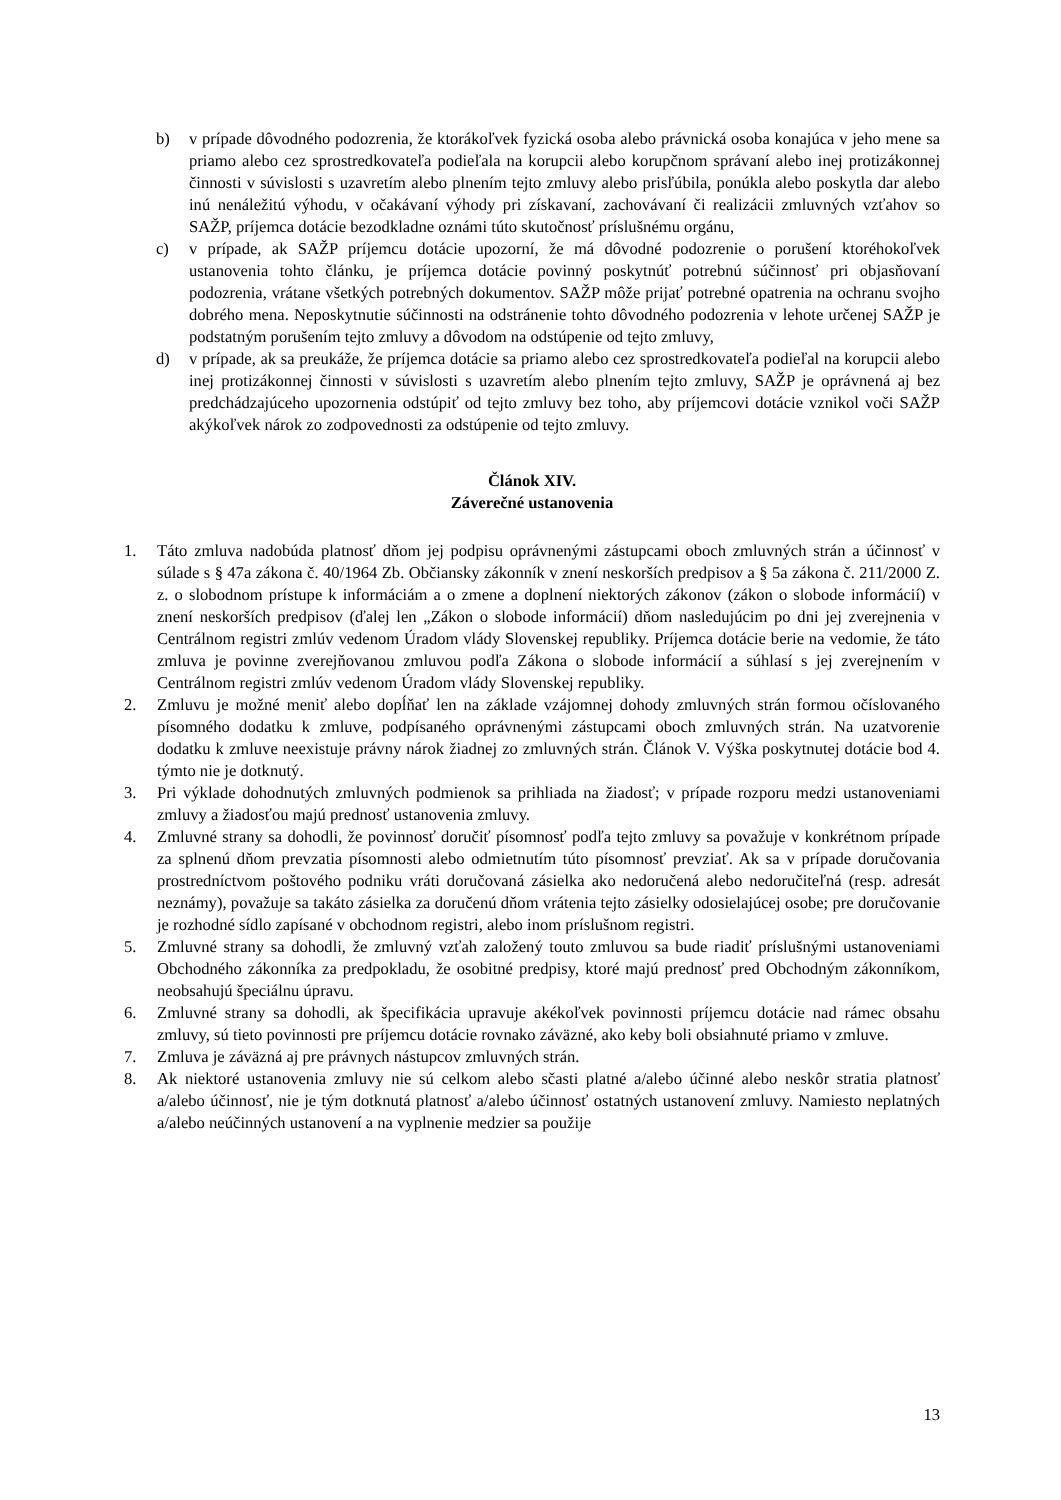b) v prípade dôvodného podozrenia, že ktorákoľvek fyzická osoba alebo právnická osoba konajúca v jeho mene sa priamo alebo cez sprostredkovateľa podieľala na korupcii alebo korupčnom správaní alebo inej protizákonnej činnosti v súvislosti s uzavretím alebo plnením tejto zmluvy alebo prisľúbila, ponúkla alebo poskytla dar alebo inú nenáležitú výhodu, v očakávaní výhody pri získavaní, zachovávaní či realizácii zmluvných vzťahov so SAŽP, príjemca dotácie bezodkladne oznámi túto skutočnosť príslušnému orgánu,
c) v prípade, ak SAŽP príjemcu dotácie upozorní, že má dôvodné podozrenie o porušení ktoréhokoľvek ustanovenia tohto článku, je príjemca dotácie povinný poskytnúť potrebnú súčinnosť pri objasňovaní podozrenia, vrátane všetkých potrebných dokumentov. SAŽP môže prijať potrebné opatrenia na ochranu svojho dobrého mena. Neposkytnutie súčinnosti na odstránenie tohto dôvodného podozrenia v lehote určenej SAŽP je podstatným porušením tejto zmluvy a dôvodom na odstúpenie od tejto zmluvy,
d) v prípade, ak sa preukáže, že príjemca dotácie sa priamo alebo cez sprostredkovateľa podieľal na korupcii alebo inej protizákonnej činnosti v súvislosti s uzavretím alebo plnením tejto zmluvy, SAŽP je oprávnená aj bez predchádzajúceho upozornenia odstúpiť od tejto zmluvy bez toho, aby príjemcovi dotácie vznikol voči SAŽP akýkoľvek nárok zo zodpovednosti za odstúpenie od tejto zmluvy.
Článok XIV.
Záverečné ustanovenia
1. Táto zmluva nadobúda platnosť dňom jej podpisu oprávnenými zástupcami oboch zmluvných strán a účinnosť v súlade s § 47a zákona č. 40/1964 Zb. Občiansky zákonník v znení neskorších predpisov a § 5a zákona č. 211/2000 Z. z. o slobodnom prístupe k informáciám a o zmene a doplnení niektorých zákonov (zákon o slobode informácií) v znení neskorších predpisov (ďalej len „Zákon o slobode informácií) dňom nasledujúcim po dni jej zverejnenia v Centrálnom registri zmlúv vedenom Úradom vlády Slovenskej republiky. Príjemca dotácie berie na vedomie, že táto zmluva je povinne zverejňovanou zmluvou podľa Zákona o slobode informácií a súhlasí s jej zverejnením v Centrálnom registri zmlúv vedenom Úradom vlády Slovenskej republiky.
2. Zmluvu je možné meniť alebo dopĺňať len na základe vzájomnej dohody zmluvných strán formou očíslovaného písomného dodatku k zmluve, podpísaného oprávnenými zástupcami oboch zmluvných strán. Na uzatvorenie dodatku k zmluve neexistuje právny nárok žiadnej zo zmluvných strán. Článok V. Výška poskytnutej dotácie bod 4. týmto nie je dotknutý.
3. Pri výklade dohodnutých zmluvných podmienok sa prihliada na žiadosť; v prípade rozporu medzi ustanoveniami zmluvy a žiadosťou majú prednosť ustanovenia zmluvy.
4. Zmluvné strany sa dohodli, že povinnosť doručiť písomnosť podľa tejto zmluvy sa považuje v konkrétnom prípade za splnenú dňom prevzatia písomnosti alebo odmietnutím túto písomnosť prevziať. Ak sa v prípade doručovania prostredníctvom poštového podniku vráti doručovaná zásielka ako nedoručená alebo nedoručiteľná (resp. adresát neznámy), považuje sa takáto zásielka za doručenú dňom vrátenia tejto zásielky odosielajúcej osobe; pre doručovanie je rozhodné sídlo zapísané v obchodnom registri, alebo inom príslušnom registri.
5. Zmluvné strany sa dohodli, že zmluvný vzťah založený touto zmluvou sa bude riadiť príslušnými ustanoveniami Obchodného zákonníka za predpokladu, že osobitné predpisy, ktoré majú prednosť pred Obchodným zákonníkom, neobsahujú špeciálnu úpravu.
6. Zmluvné strany sa dohodli, ak špecifikácia upravuje akékoľvek povinnosti príjemcu dotácie nad rámec obsahu zmluvy, sú tieto povinnosti pre príjemcu dotácie rovnako záväzné, ako keby boli obsiahnuté priamo v zmluve.
7. Zmluva je záväzná aj pre právnych nástupcov zmluvných strán.
8. Ak niektoré ustanovenia zmluvy nie sú celkom alebo sčasti platné a/alebo účinné alebo neskôr stratia platnosť a/alebo účinnosť, nie je tým dotknutá platnosť a/alebo účinnosť ostatných ustanovení zmluvy. Namiesto neplatných a/alebo neúčinných ustanovení a na vyplnenie medzier sa použije
13